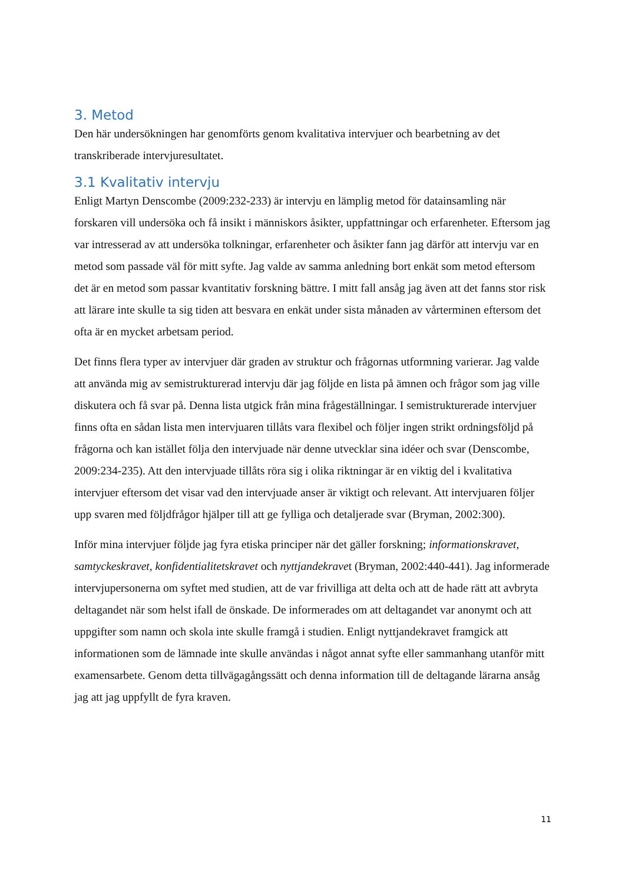3. Metod
Den här undersökningen har genomförts genom kvalitativa intervjuer och bearbetning av det transkriberade intervjuresultatet.
3.1 Kvalitativ intervju
Enligt Martyn Denscombe (2009:232-233) är intervju en lämplig metod för datainsamling när forskaren vill undersöka och få insikt i människors åsikter, uppfattningar och erfarenheter. Eftersom jag var intresserad av att undersöka tolkningar, erfarenheter och åsikter fann jag därför att intervju var en metod som passade väl för mitt syfte. Jag valde av samma anledning bort enkät som metod eftersom det är en metod som passar kvantitativ forskning bättre. I mitt fall ansåg jag även att det fanns stor risk att lärare inte skulle ta sig tiden att besvara en enkät under sista månaden av vårterminen eftersom det ofta är en mycket arbetsam period.
Det finns flera typer av intervjuer där graden av struktur och frågornas utformning varierar. Jag valde att använda mig av semistrukturerad intervju där jag följde en lista på ämnen och frågor som jag ville diskutera och få svar på. Denna lista utgick från mina frågeställningar. I semistrukturerade intervjuer finns ofta en sådan lista men intervjuaren tillåts vara flexibel och följer ingen strikt ordningsföljd på frågorna och kan istället följa den intervjuade när denne utvecklar sina idéer och svar (Denscombe, 2009:234-235). Att den intervjuade tillåts röra sig i olika riktningar är en viktig del i kvalitativa intervjuer eftersom det visar vad den intervjuade anser är viktigt och relevant. Att intervjuaren följer upp svaren med följdfrågor hjälper till att ge fylliga och detaljerade svar (Bryman, 2002:300).
Inför mina intervjuer följde jag fyra etiska principer när det gäller forskning; informationskravet, samtyckeskravet, konfidentialitetskravet och nyttjandekravet (Bryman, 2002:440-441). Jag informerade intervjupersonerna om syftet med studien, att de var frivilliga att delta och att de hade rätt att avbryta deltagandet när som helst ifall de önskade. De informerades om att deltagandet var anonymt och att uppgifter som namn och skola inte skulle framgå i studien. Enligt nyttjandekravet framgick att informationen som de lämnade inte skulle användas i något annat syfte eller sammanhang utanför mitt examensarbete. Genom detta tillvägagångssätt och denna information till de deltagande lärarna ansåg jag att jag uppfyllt de fyra kraven.
11